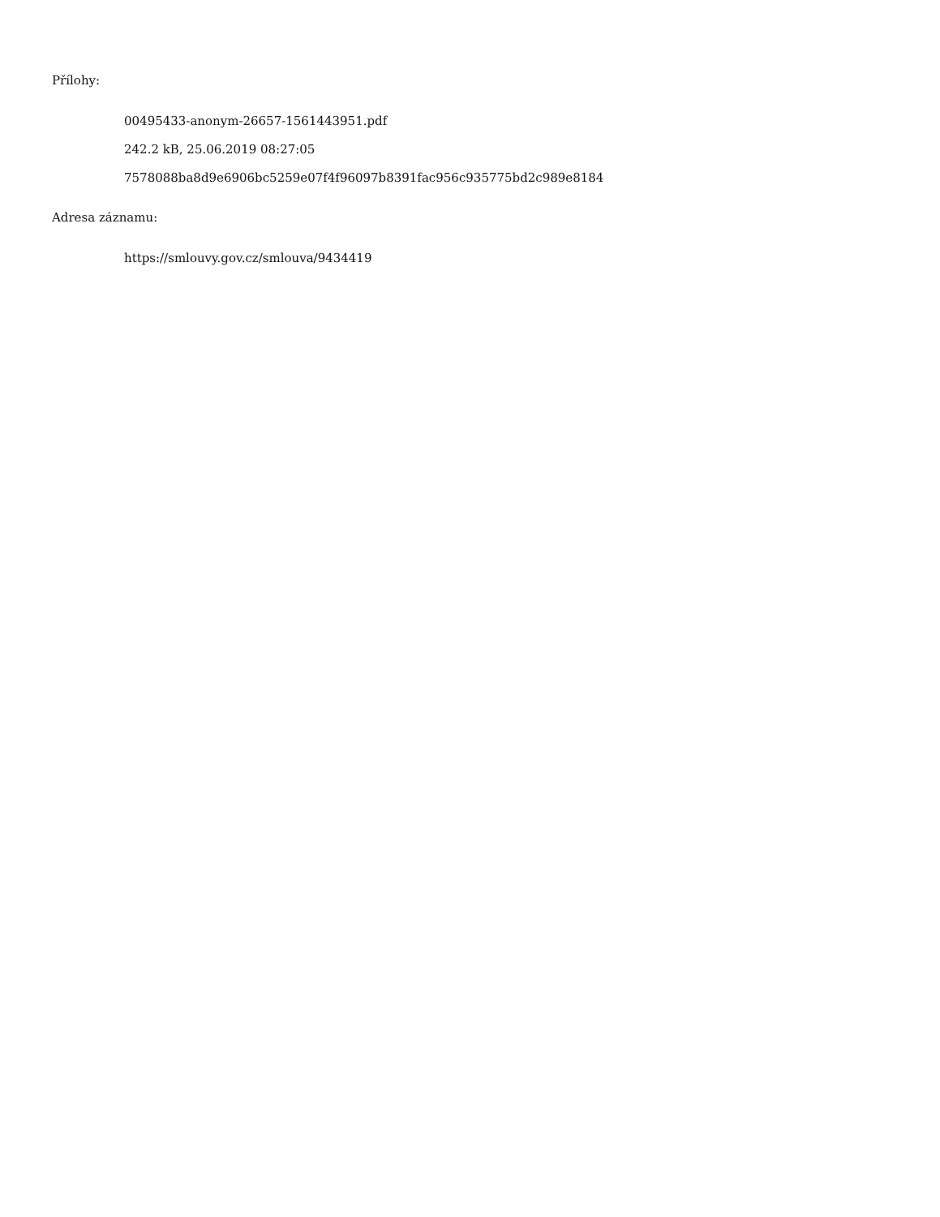Přílohy:
00495433-anonym-26657-1561443951.pdf
242.2 kB, 25.06.2019 08:27:05
7578088ba8d9e6906bc5259e07f4f96097b8391fac956c935775bd2c989e8184
Adresa záznamu:
https://smlouvy.gov.cz/smlouva/9434419